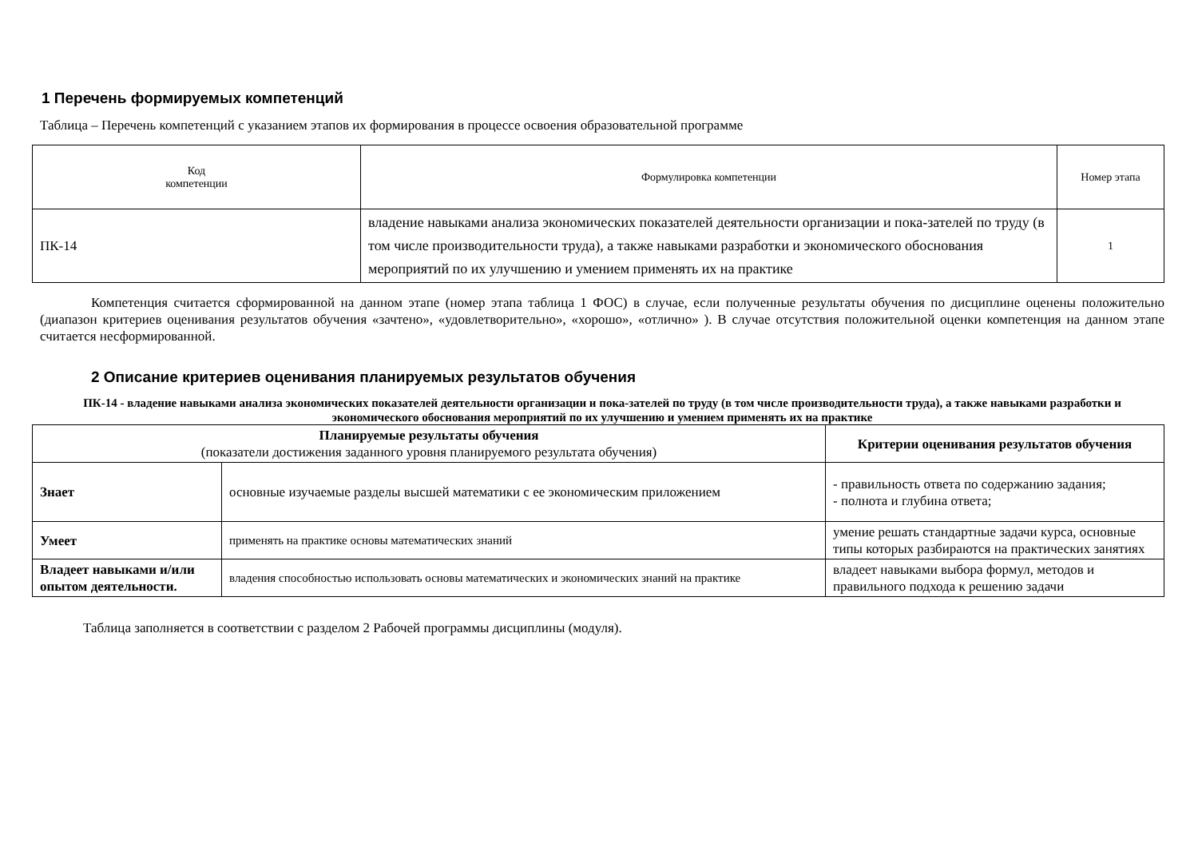1 Перечень формируемых компетенций
Таблица – Перечень компетенций с указанием этапов их формирования в процессе освоения образовательной программе
| Код компетенции | Формулировка компетенции | Номер этапа |
| ПК-14 | владение навыками анализа экономических показателей деятельности организации и пока-зателей по труду (в том числе производительности труда), а также навыками разработки и экономического обоснования мероприятий по их улучшению и умением применять их на практике | 1 |
Компетенция считается сформированной на данном этапе (номер этапа таблица 1 ФОС) в случае, если полученные результаты обучения по дисциплине оценены положительно (диапазон критериев оценивания результатов обучения «зачтено», «удовлетворительно», «хорошо», «отлично» ). В случае отсутствия положительной оценки компетенция на данном этапе считается несформированной.
2 Описание критериев оценивания планируемых результатов обучения
ПК-14 - владение навыками анализа экономических показателей деятельности организации и пока-зателей по труду (в том числе производительности труда), а также навыками разработки и экономического обоснования мероприятий по их улучшению и умением применять их на практике
| Планируемые результаты обучения (показатели достижения заданного уровня планируемого результата обучения) | | Критерии оценивания результатов обучения |
| --- | --- | --- |
| Знает | основные изучаемые разделы высшей математики с ее экономическим приложением | - правильность ответа по содержанию задания; - полнота и глубина ответа; |
| Умеет | применять на практике основы математических знаний | умение решать стандартные задачи курса, основные типы которых разбираются на практических занятиях |
| Владеет навыками и/или опытом деятельности. | владения способностью использовать основы математических и экономических знаний на практике | владеет навыками выбора формул, методов и правильного подхода к решению задачи |
Таблица заполняется в соответствии с разделом 2 Рабочей программы дисциплины (модуля).